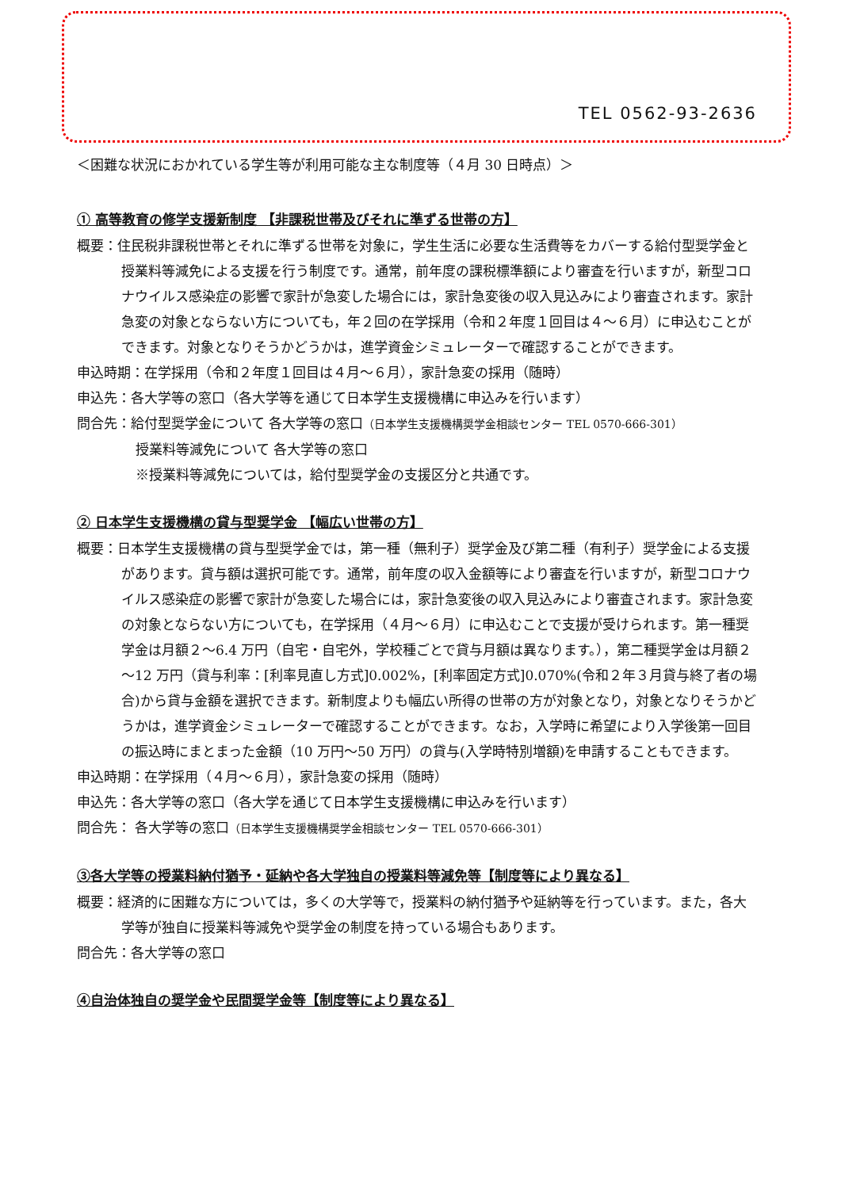TEL 0562-93-2636
＜困難な状況におかれている学生等が利用可能な主な制度等（４月 30 日時点）＞
① 高等教育の修学支援新制度 【非課税世帯及びそれに準ずる世帯の方】
概要：住民税非課税世帯とそれに準ずる世帯を対象に，学生生活に必要な生活費等をカバーする給付型奨学金と授業料等減免による支援を行う制度です。通常，前年度の課税標準額により審査を行いますが，新型コロナウイルス感染症の影響で家計が急変した場合には，家計急変後の収入見込みにより審査されます。家計急変の対象とならない方についても，年２回の在学採用（令和２年度１回目は４～６月）に申込むことができます。対象となりそうかどうかは，進学資金シミュレーターで確認することができます。
申込時期：在学採用（令和２年度１回目は４月～６月），家計急変の採用（随時）
申込先：各大学等の窓口（各大学等を通じて日本学生支援機構に申込みを行います）
問合先：給付型奨学金について 各大学等の窓口（日本学生支援機構奨学金相談センター TEL 0570-666-301）
授業料等減免について 各大学等の窓口
※授業料等減免については，給付型奨学金の支援区分と共通です。
② 日本学生支援機構の貸与型奨学金 【幅広い世帯の方】
概要：日本学生支援機構の貸与型奨学金では，第一種（無利子）奨学金及び第二種（有利子）奨学金による支援があります。貸与額は選択可能です。通常，前年度の収入金額等により審査を行いますが，新型コロナウイルス感染症の影響で家計が急変した場合には，家計急変後の収入見込みにより審査されます。家計急変の対象とならない方についても，在学採用（４月～６月）に申込むことで支援が受けられます。第一種奨学金は月額２～6.4 万円（自宅・自宅外，学校種ごとで貸与月額は異なります。），第二種奨学金は月額２～12 万円（貸与利率：[利率見直し方式]0.002%，[利率固定方式]0.070%(令和２年３月貸与終了者の場合)から貸与金額を選択できます。新制度よりも幅広い所得の世帯の方が対象となり，対象となりそうかどうかは，進学資金シミュレーターで確認することができます。なお，入学時に希望により入学後第一回目の振込時にまとまった金額（10 万円～50 万円）の貸与(入学時特別増額)を申請することもできます。
申込時期：在学採用（４月～６月），家計急変の採用（随時）
申込先：各大学等の窓口（各大学を通じて日本学生支援機構に申込みを行います）
問合先： 各大学等の窓口（日本学生支援機構奨学金相談センター TEL 0570-666-301）
③各大学等の授業料納付猶予・延納や各大学独自の授業料等減免等【制度等により異なる】
概要：経済的に困難な方については，多くの大学等で，授業料の納付猶予や延納等を行っています。また，各大学等が独自に授業料等減免や奨学金の制度を持っている場合もあります。
問合先：各大学等の窓口
④自治体独自の奨学金や民間奨学金等【制度等により異なる】